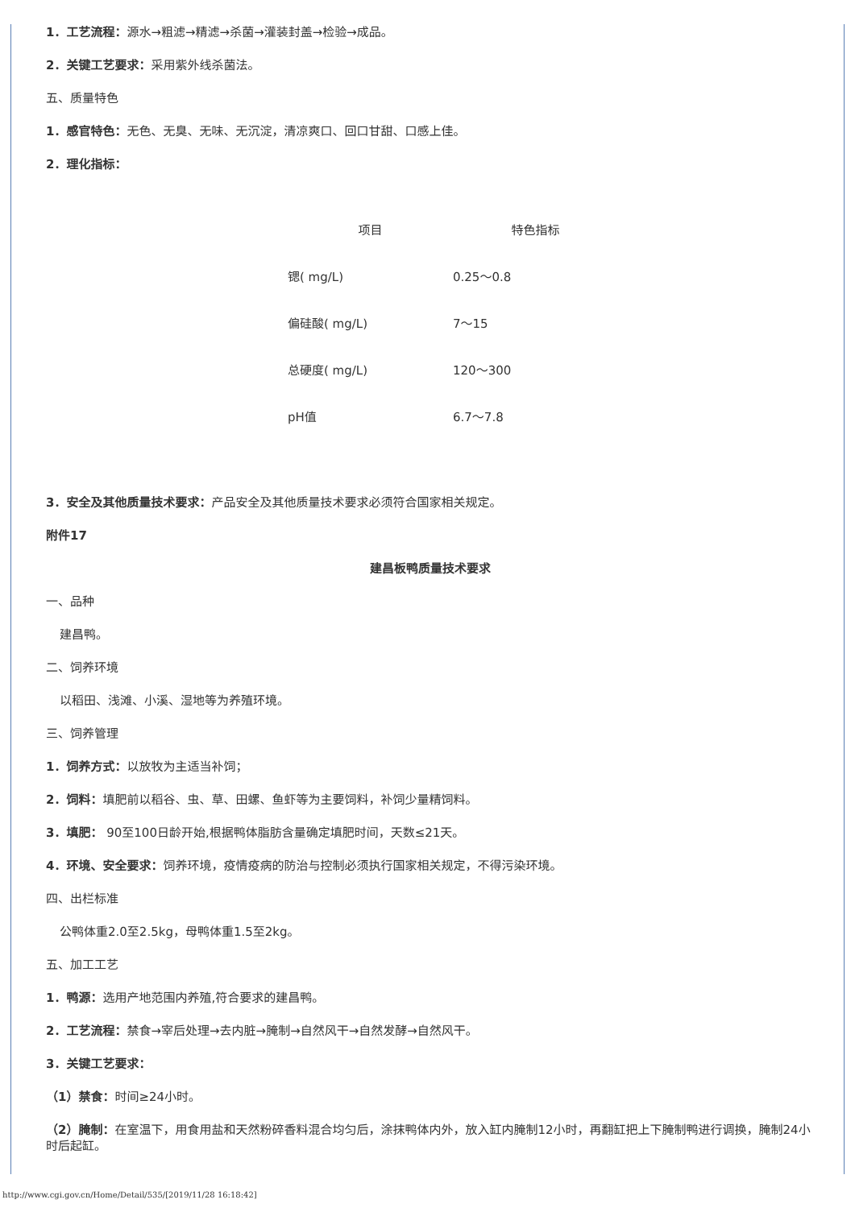1．工艺流程：源水→粗滤→精滤→杀菌→灌装封盖→检验→成品。
2．关键工艺要求：采用紫外线杀菌法。
五、质量特色
1．感官特色：无色、无臭、无味、无沉淀，清凉爽口、回口甘甜、口感上佳。
2．理化指标：
| 项目 | 特色指标 |
| --- | --- |
| 锶( mg/L) | 0.25～0.8 |
| 偏硅酸( mg/L) | 7～15 |
| 总硬度( mg/L) | 120～300 |
| pH值 | 6.7～7.8 |
3．安全及其他质量技术要求：产品安全及其他质量技术要求必须符合国家相关规定。
附件17
建昌板鸭质量技术要求
一、品种
建昌鸭。
二、饲养环境
以稻田、浅滩、小溪、湿地等为养殖环境。
三、饲养管理
1．饲养方式：以放牧为主适当补饲；
2．饲料：填肥前以稻谷、虫、草、田螺、鱼虾等为主要饲料，补饲少量精饲料。
3．填肥： 90至100日龄开始,根据鸭体脂肪含量确定填肥时间，天数≤21天。
4．环境、安全要求：饲养环境，疫情疫病的防治与控制必须执行国家相关规定，不得污染环境。
四、出栏标准
公鸭体重2.0至2.5kg，母鸭体重1.5至2kg。
五、加工工艺
1．鸭源：选用产地范围内养殖,符合要求的建昌鸭。
2．工艺流程：禁食→宰后处理→去内脏→腌制→自然风干→自然发酵→自然风干。
3．关键工艺要求：
（1）禁食：时间≥24小时。
（2）腌制：在室温下，用食用盐和天然粉碎香料混合均匀后，涂抹鸭体内外，放入缸内腌制12小时，再翻缸把上下腌制鸭进行调换，腌制24小时后起缸。
http://www.cgi.gov.cn/Home/Detail/535/[2019/11/28 16:18:42]